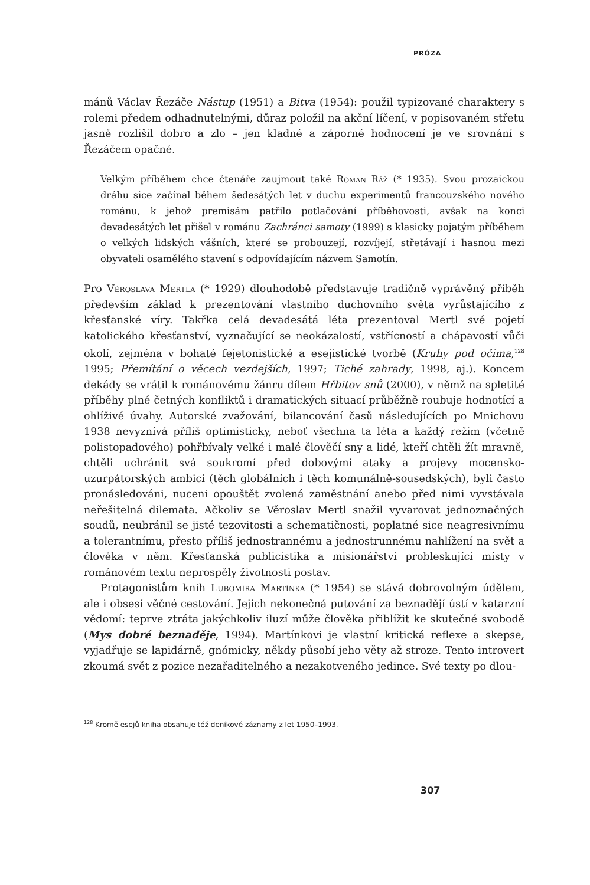PRÓZA
mánů Václav Řezáče Nástup (1951) a Bitva (1954): použil typizované charaktery s rolemi předem odhadnutelnými, důraz položil na akční líčení, v popisovaném střetu jasně rozlišil dobro a zlo – jen kladné a záporné hodnocení je ve srovnání s Řezáčem opačné.
Velkým příběhem chce čtenáře zaujmout také Roman Ráž (* 1935). Svou prozaickou dráhu sice začínal během šedesátých let v duchu experimentů francouzského nového románu, k jehož premisám patřilo potlačování příběhovosti, avšak na konci devadesátých let přišel v románu Zachránci samoty (1999) s klasicky pojatým příběhem o velkých lidských vášních, které se probouzejí, rozvíjejí, střetávají i hasnou mezi obyvateli osamělého stavení s odpovídajícím názvem Samotín.
Pro Věroslava Mertla (* 1929) dlouhodobě představuje tradičně vyprávěný příběh především základ k prezentování vlastního duchovního světa vyrůstajícího z křesťanské víry. Takřka celá devadesátá léta prezentoval Mertl své pojetí katolického křesťanství, vyznačující se neokázalostí, vstřícností a chápavostí vůči okolí, zejména v bohaté fejetonistické a esejistické tvorbě (Kruhy pod očima,<sup>128</sup> 1995; Přemítání o věcech vezdejších, 1997; Tiché zahrady, 1998, aj.). Koncem dekády se vrátil k románovému žánru dílem Hřbitov snů (2000), v němž na spletité příběhy plné četných konfliktů i dramatických situací průběžně roubuje hodnotící a ohlíživé úvahy. Autorské zvažování, bilancování časů následujících po Mnichovu 1938 nevyznívá příliš optimisticky, neboť všechna ta léta a každý režim (včetně polistopadového) pohřbívaly velké i malé člověčí sny a lidé, kteří chtěli žít mravně, chtěli uchránit svá soukromí před dobovými ataky a projevy mocensko-uzurpátorských ambicí (těch globálních i těch komunálně-sousedských), byli často pronásledováni, nuceni opouštět zvolená zaměstnání anebo před nimi vyvstávala neřešitelná dilemata. Ačkoliv se Věroslav Mertl snažil vyvarovat jednoznačných soudů, neubránil se jisté tezovitosti a schematičnosti, poplatné sice neagresivnímu a tolerantnímu, přesto příliš jednostrannému a jednostrunnému nahlížení na svět a člověka v něm. Křesťanská publicistika a misionářství probleskující místy v románovém textu neprospěly životnosti postav.
Protagonistům knih Lubomíra Martínka (* 1954) se stává dobrovolným údělem, ale i obsesí věčné cestování. Jejich nekonečná putování za beznadějí ústí v katarzní vědomí: teprve ztráta jakýchkoliv iluzí může člověka přiblížit ke skutečné svobodě (Mys dobré beznaděje, 1994). Martínkovi je vlastní kritická reflexe a skepse, vyjadřuje se lapidárně, gnómicky, někdy působí jeho věty až stroze. Tento introvert zkoumá svět z pozice nezařaditelného a nezakotveného jedince. Své texty po dlou-
<sup>128</sup> Kromě esejů kniha obsahuje též deníkové záznamy z let 1950–1993.
307